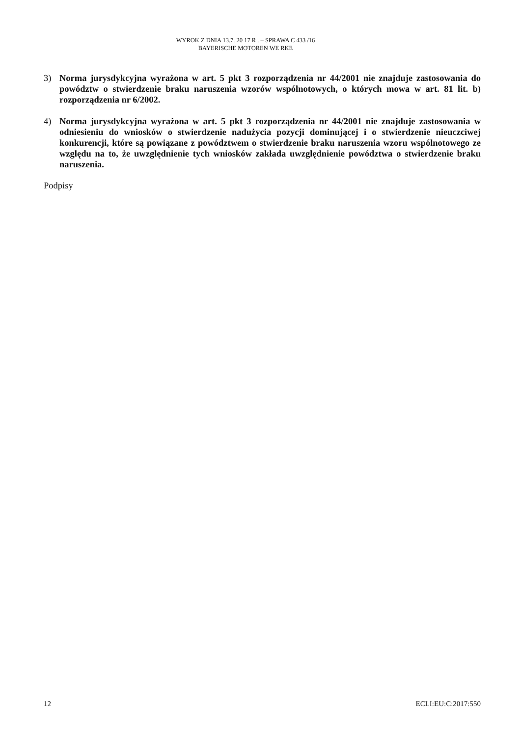WYROK Z DNIA 13.7. 20 17 R . – SPRAWA C 433 /16
BAYERISCHE MOTOREN WE RKE
3) Norma jurysdykcyjna wyrażona w art. 5 pkt 3 rozporządzenia nr 44/2001 nie znajduje zastosowania do powództw o stwierdzenie braku naruszenia wzorów wspólnotowych, o których mowa w art. 81 lit. b) rozporządzenia nr 6/2002.
4) Norma jurysdykcyjna wyrażona w art. 5 pkt 3 rozporządzenia nr 44/2001 nie znajduje zastosowania w odniesieniu do wniosków o stwierdzenie nadużycia pozycji dominującej i o stwierdzenie nieuczciwej konkurencji, które są powiązane z powództwem o stwierdzenie braku naruszenia wzoru wspólnotowego ze względu na to, że uwzględnienie tych wniosków zakłada uwzględnienie powództwa o stwierdzenie braku naruszenia.
Podpisy
12 ECLI:EU:C:2017:550